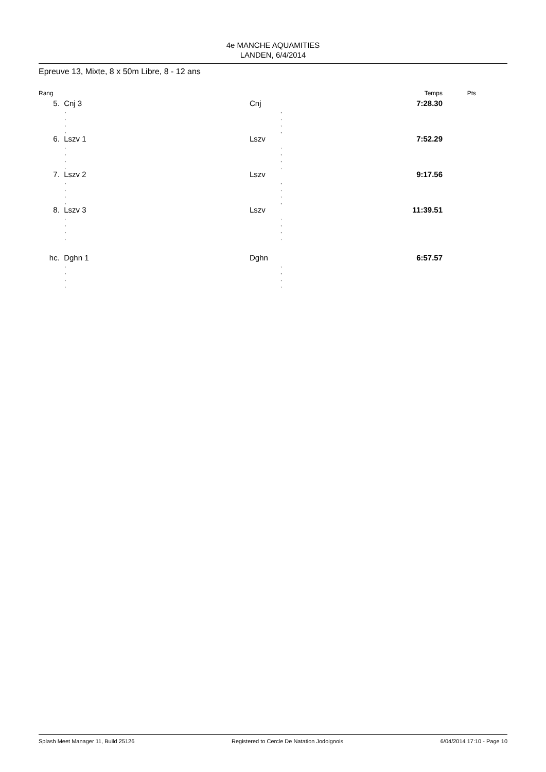4e MANCHE AQUAMITIES
LANDEN, 6/4/2014
Epreuve 13, Mixte, 8 x 50m Libre, 8 - 12 ans
| Rang | | | Temps | Pts |
| --- | --- | --- | --- | --- |
| 5. | Cnj 3 | Cnj | 7:28.30 | |
| | , | | , | |
| | , | | , | |
| | , | | , | |
| | , | | , | |
| 6. | Lszv 1 | Lszv | 7:52.29 | |
| | , | | , | |
| | , | | , | |
| | , | | , | |
| | , | | , | |
| 7. | Lszv 2 | Lszv | 9:17.56 | |
| | , | | , | |
| | , | | , | |
| | , | | , | |
| | , | | , | |
| 8. | Lszv 3 | Lszv | 11:39.51 | |
| | , | | , | |
| | , | | , | |
| | , | | , | |
| | , | | , | |
| hc. | Dghn 1 | Dghn | 6:57.57 | |
| | , | | , | |
| | , | | , | |
| | , | | , | |
| | , | | , | |
Splash Meet Manager 11, Build 25126 Registered to Cercle De Natation Jodoignois 6/04/2014 17:10 - Page 10